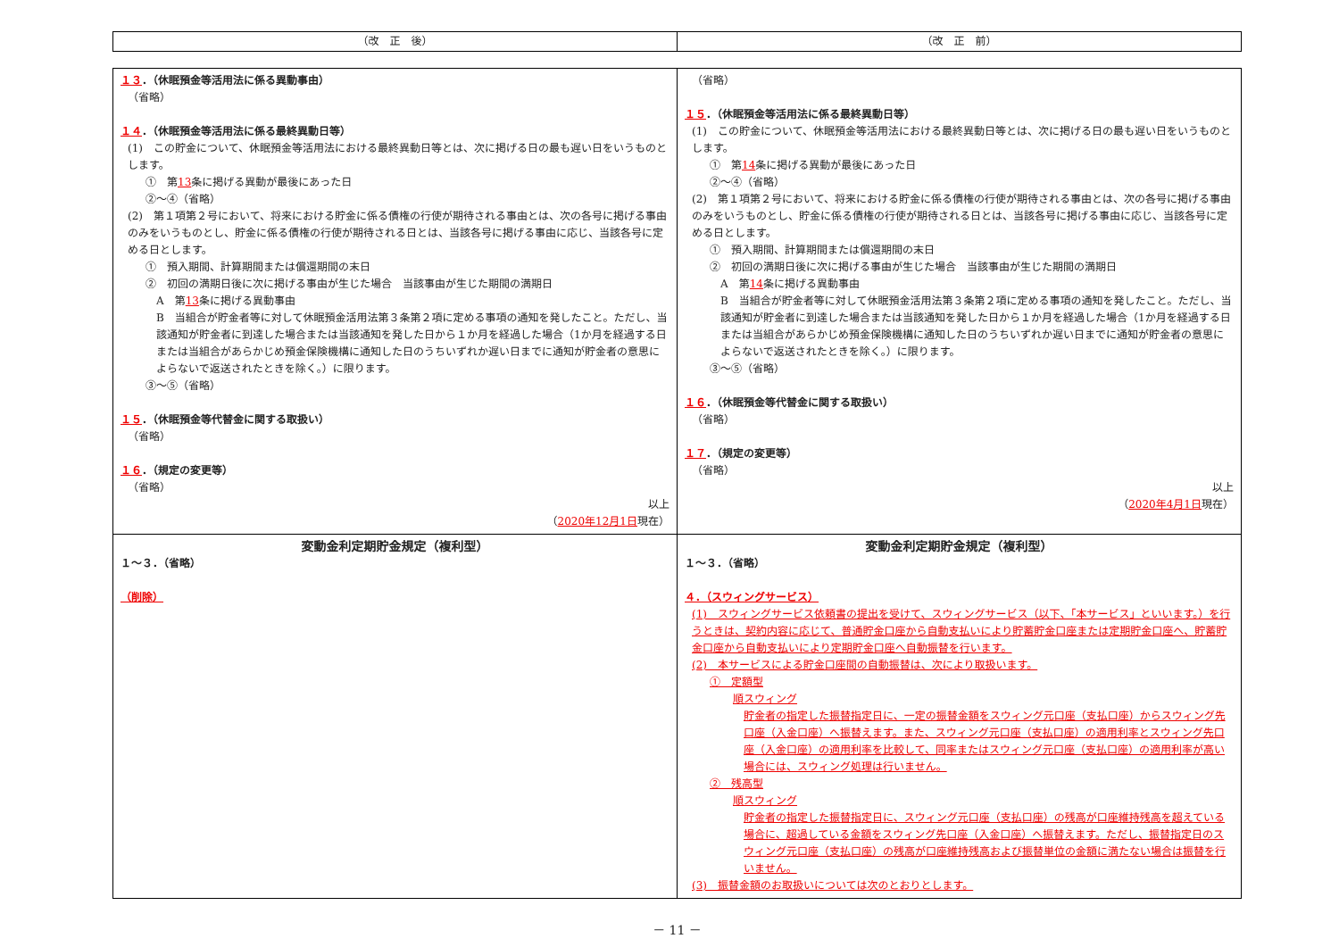| （改 正 後） | （改 正 前） |
| --- | --- |
| １３ ．（休眠預金等活用法に係る異動事由） （省略） １４ ．（休眠預金等活用法に係る最終異動日等） (1) この貯金について、休眠預金等活用法における最終異動日等とは、次に掲げる日の最も遅い日をいうものとします。 ① 第 13 条に掲げる異動が最後にあった日 ②～④（省略） (2) 第１項第２号において、将来における貯金に係る債権の行使が期待される事由とは、次の各号に掲げる事由のみをいうものとし、貯金に係る債権の行使が期待される日とは、当該各号に掲げる事由に応じ、当該各号に定める日とします。 ① 預入期間、計算期間または償還期間の末日 ② 初回の満期日後に次に掲げる事由が生じた場合 当該事由が生じた期間の満期日 A 第 13 条に掲げる異動事由 B 当組合が貯金者等に対して休眠預金活用法第３条第２項に定める事項の通知を発したこと。ただし、当該通知が貯金者に到達した場合または当該通知を発した日から１か月を経過した場合（1か月を経過する日または当組合があらかじめ預金保険機構に通知した日のうちいずれか遅い日までに通知が貯金者の意思によらないで返送されたときを除く。）に限ります。 ③～⑤（省略） １５ ．（休眠預金等代替金に関する取扱い） （省略） １６ ．（規定の変更等） （省略） 以上 （ 2020年12月1日 現在） | （省略） １５ ．（休眠預金等活用法に係る最終異動日等） (1) この貯金について、休眠預金等活用法における最終異動日等とは、次に掲げる日の最も遅い日をいうものとします。 ① 第 14 条に掲げる異動が最後にあった日 ②～④（省略） (2) 第１項第２号において、将来における貯金に係る債権の行使が期待される事由とは、次の各号に掲げる事由のみをいうものとし、貯金に係る債権の行使が期待される日とは、当該各号に掲げる事由に応じ、当該各号に定める日とします。 ① 預入期間、計算期間または償還期間の末日 ② 初回の満期日後に次に掲げる事由が生じた場合 当該事由が生じた期間の満期日 A 第 14 条に掲げる異動事由 B 当組合が貯金者等に対して休眠預金活用法第３条第２項に定める事項の通知を発したこと。ただし、当該通知が貯金者に到達した場合または当該通知を発した日から１か月を経過した場合（1か月を経過する日または当組合があらかじめ預金保険機構に通知した日のうちいずれか遅い日までに通知が貯金者の意思によらないで返送されたときを除く。）に限ります。 ③～⑤（省略） １６ ．（休眠預金等代替金に関する取扱い） （省略） １７ ．（規定の変更等） （省略） 以上 （ 2020年4月1日 現在） |
| 変動金利定期貯金規定（複利型） １～３．（省略） （削除） | 変動金利定期貯金規定（複利型） １～３．（省略） ４．（スウィングサービス） (1) スウィングサービス依頼書の提出を受けて、スウィングサービス（以下、「本サービス」といいます。）を行うときは、契約内容に応じて、普通貯金口座から自動支払いにより貯蓄貯金口座または定期貯金口座へ、貯蓄貯金口座から自動支払いにより定期貯金口座へ自動振替を行います。 (2) 本サービスによる貯金口座間の自動振替は、次により取扱います。 ① 定額型 順スウィング 貯金者の指定した振替指定日に、一定の振替金額をスウィング元口座（支払口座）からスウィング先口座（入金口座）へ振替えます。また、スウィング元口座（支払口座）の適用利率とスウィング先口座（入金口座）の適用利率を比較して、同率またはスウィング元口座（支払口座）の適用利率が高い場合には、スウィング処理は行いません。 ② 残高型 順スウィング 貯金者の指定した振替指定日に、スウィング元口座（支払口座）の残高が口座維持残高を超えている場合に、超過している金額をスウィング先口座（入金口座）へ振替えます。ただし、振替指定日のスウィング元口座（支払口座）の残高が口座維持残高および振替単位の金額に満たない場合は振替を行いません。 (3) 振替金額のお取扱いについては次のとおりとします。 |
－ 11 －